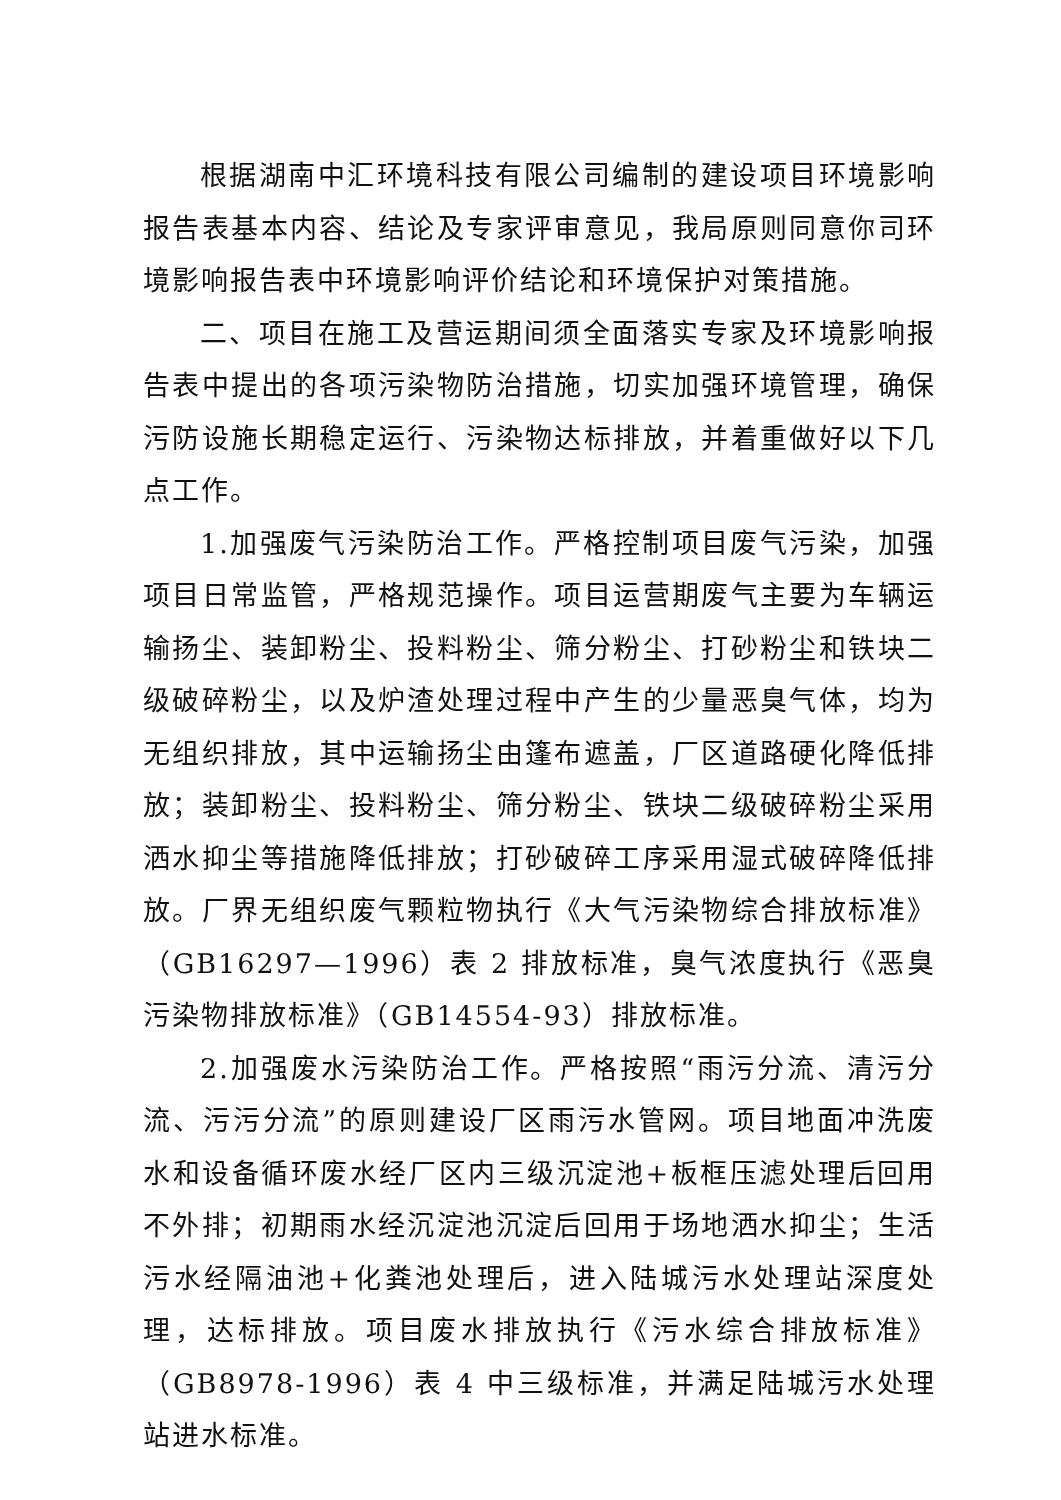根据湖南中汇环境科技有限公司编制的建设项目环境影响报告表基本内容、结论及专家评审意见，我局原则同意你司环境影响报告表中环境影响评价结论和环境保护对策措施。
二、项目在施工及营运期间须全面落实专家及环境影响报告表中提出的各项污染物防治措施，切实加强环境管理，确保污防设施长期稳定运行、污染物达标排放，并着重做好以下几点工作。
1.加强废气污染防治工作。严格控制项目废气污染，加强项目日常监管，严格规范操作。项目运营期废气主要为车辆运输扬尘、装卸粉尘、投料粉尘、筛分粉尘、打砂粉尘和铁块二级破碎粉尘，以及炉渣处理过程中产生的少量恶臭气体，均为无组织排放，其中运输扬尘由篷布遮盖，厂区道路硬化降低排放；装卸粉尘、投料粉尘、筛分粉尘、铁块二级破碎粉尘采用洒水抑尘等措施降低排放；打砂破碎工序采用湿式破碎降低排放。厂界无组织废气颗粒物执行《大气污染物综合排放标准》（GB16297—1996）表 2 排放标准，臭气浓度执行《恶臭污染物排放标准》（GB14554-93）排放标准。
2.加强废水污染防治工作。严格按照“雨污分流、清污分流、污污分流”的原则建设厂区雨污水管网。项目地面冲洗废水和设备循环废水经厂区内三级沉淀池+板框压滤处理后回用不外排；初期雨水经沉淀池沉淀后回用于场地洒水抑尘；生活污水经隔油池+化粪池处理后，进入陆城污水处理站深度处理，达标排放。项目废水排放执行《污水综合排放标准》（GB8978-1996）表 4 中三级标准，并满足陆城污水处理站进水标准。